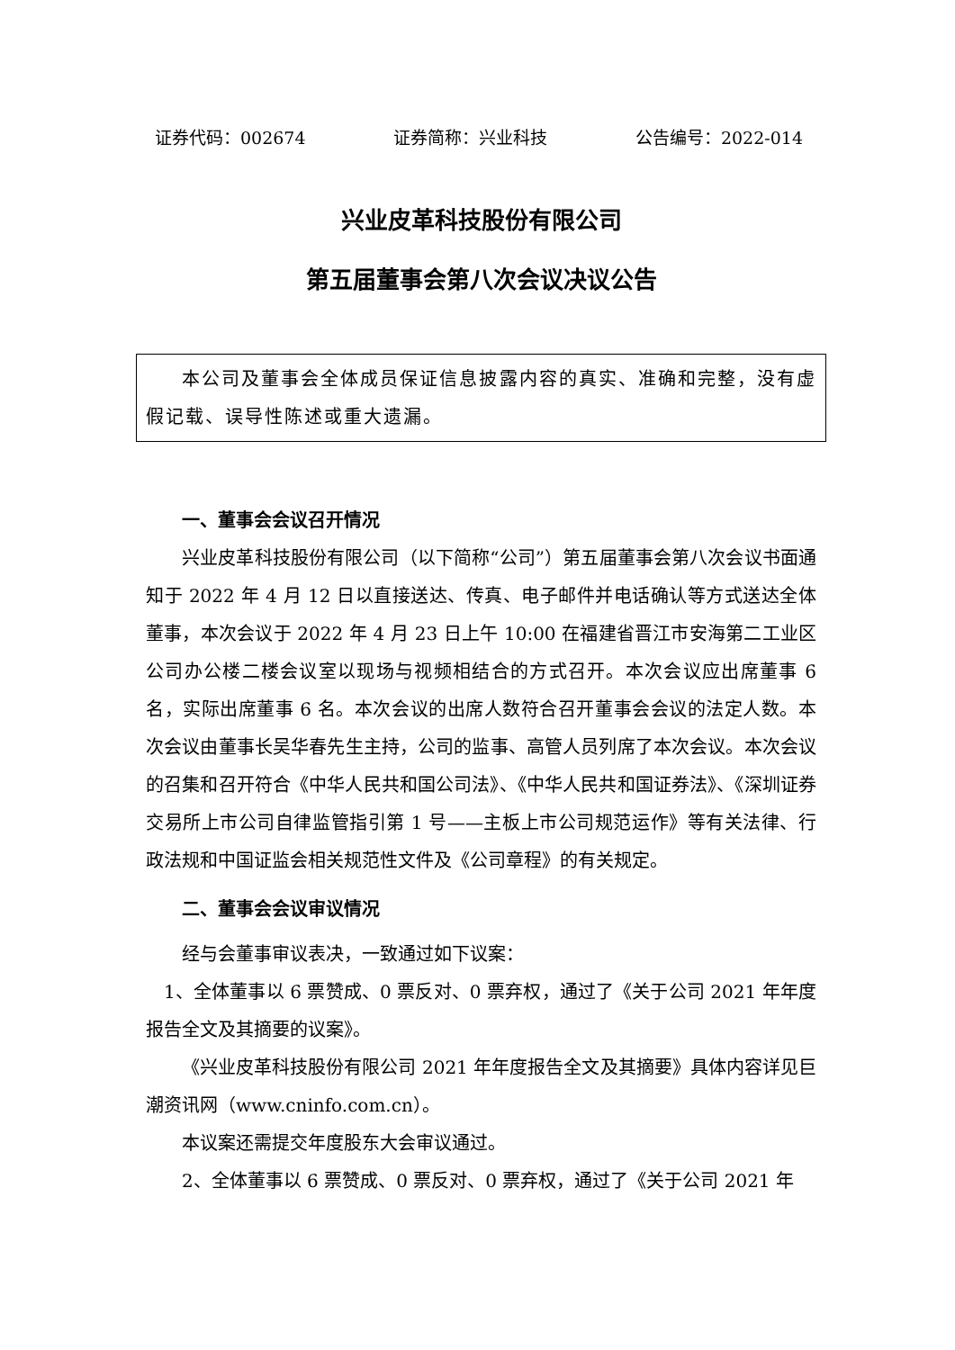证券代码：002674 证券简称：兴业科技 公告编号：2022-014
兴业皮革科技股份有限公司
第五届董事会第八次会议决议公告
本公司及董事会全体成员保证信息披露内容的真实、准确和完整，没有虚假记载、误导性陈述或重大遗漏。
一、董事会会议召开情况
兴业皮革科技股份有限公司（以下简称“公司”）第五届董事会第八次会议书面通知于 2022 年 4 月 12 日以直接送达、传真、电子邮件并电话确认等方式送达全体董事，本次会议于 2022 年 4 月 23 日上午 10:00 在福建省晋江市安海第二工业区公司办公楼二楼会议室以现场与视频相结合的方式召开。本次会议应出席董事 6 名，实际出席董事 6 名。本次会议的出席人数符合召开董事会会议的法定人数。本次会议由董事长吴华春先生主持，公司的监事、高管人员列席了本次会议。本次会议的召集和召开符合《中华人民共和国公司法》、《中华人民共和国证券法》、《深圳证券交易所上市公司自律监管指引第 1 号——主板上市公司规范运作》等有关法律、行政法规和中国证监会相关规范性文件及《公司章程》的有关规定。
二、董事会会议审议情况
经与会董事审议表决，一致通过如下议案：
1、全体董事以 6 票赞成、0 票反对、0 票弃权，通过了《关于公司 2021 年年度报告全文及其摘要的议案》。
《兴业皮革科技股份有限公司 2021 年年度报告全文及其摘要》具体内容详见巨潮资讯网（www.cninfo.com.cn）。
本议案还需提交年度股东大会审议通过。
2、全体董事以 6 票赞成、0 票反对、0 票弃权，通过了《关于公司 2021 年